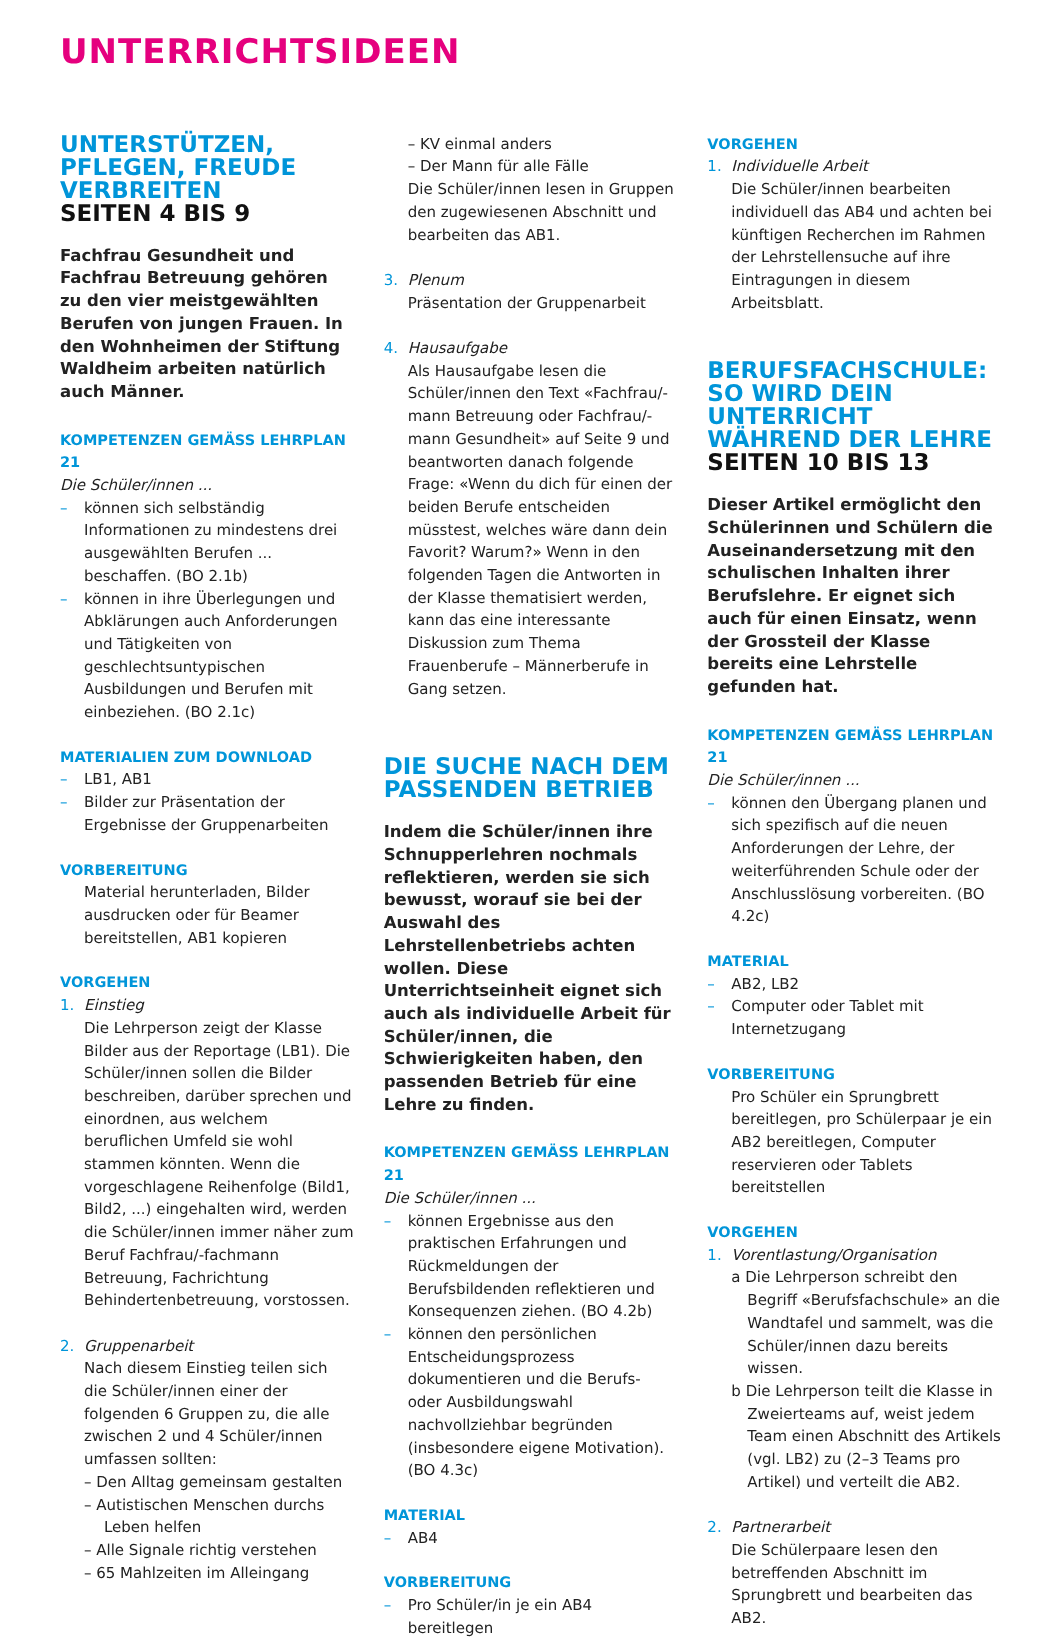UNTERRICHTSIDEEN
UNTERSTÜTZEN, PFLEGEN, FREUDE VERBREITEN
SEITEN 4 BIS 9
Fachfrau Gesundheit und Fachfrau Betreuung gehören zu den vier meistgewählten Berufen von jungen Frauen. In den Wohnheimen der Stiftung Waldheim arbeiten natürlich auch Männer.
KOMPETENZEN GEMÄSS LEHRPLAN 21
Die Schüler/innen ...
– können sich selbständig Informationen zu mindestens drei ausgewählten Berufen ... beschaffen. (BO 2.1b)
– können in ihre Überlegungen und Abklärungen auch Anforderungen und Tätigkeiten von geschlechtsuntypischen Ausbildungen und Berufen mit einbeziehen. (BO 2.1c)
MATERIALIEN ZUM DOWNLOAD
– LB1, AB1
– Bilder zur Präsentation der Ergebnisse der Gruppenarbeiten
VORBEREITUNG
Material herunterladen, Bilder ausdrucken oder für Beamer bereitstellen, AB1 kopieren
VORGEHEN
1. Einstieg
Die Lehrperson zeigt der Klasse Bilder aus der Reportage (LB1). Die Schüler/innen sollen die Bilder beschreiben, darüber sprechen und einordnen, aus welchem beruflichen Umfeld sie wohl stammen könnten. Wenn die vorgeschlagene Reihenfolge (Bild1, Bild2, ...) eingehalten wird, werden die Schüler/innen immer näher zum Beruf Fachfrau/-fachmann Betreuung, Fachrichtung Behindertenbetreuung, vorstossen.
2. Gruppenarbeit
Nach diesem Einstieg teilen sich die Schüler/innen einer der folgenden 6 Gruppen zu, die alle zwischen 2 und 4 Schüler/innen umfassen sollten:
– Den Alltag gemeinsam gestalten
– Autistischen Menschen durchs Leben helfen
– Alle Signale richtig verstehen
– 65 Mahlzeiten im Alleingang
– KV einmal anders
– Der Mann für alle Fälle
Die Schüler/innen lesen in Gruppen den zugewiesenen Abschnitt und bearbeiten das AB1.
3. Plenum
Präsentation der Gruppenarbeit
4. Hausaufgabe
Als Hausaufgabe lesen die Schüler/innen den Text «Fachfrau/-mann Betreuung oder Fachfrau/-mann Gesundheit» auf Seite 9 und beantworten danach folgende Frage: «Wenn du dich für einen der beiden Berufe entscheiden müsstest, welches wäre dann dein Favorit? Warum?» Wenn in den folgenden Tagen die Antworten in der Klasse thematisiert werden, kann das eine interessante Diskussion zum Thema Frauenberufe – Männerberufe in Gang setzen.
DIE SUCHE NACH DEM PASSENDEN BETRIEB
Indem die Schüler/innen ihre Schnupperlehren nochmals reflektieren, werden sie sich bewusst, worauf sie bei der Auswahl des Lehrstellenbetriebs achten wollen. Diese Unterrichtseinheit eignet sich auch als individuelle Arbeit für Schüler/innen, die Schwierigkeiten haben, den passenden Betrieb für eine Lehre zu finden.
KOMPETENZEN GEMÄSS LEHRPLAN 21
Die Schüler/innen ...
– können Ergebnisse aus den praktischen Erfahrungen und Rückmeldungen der Berufsbildenden reflektieren und Konsequenzen ziehen. (BO 4.2b)
– können den persönlichen Entscheidungsprozess dokumentieren und die Berufs- oder Ausbildungswahl nachvollziehbar begründen (insbesondere eigene Motivation). (BO 4.3c)
MATERIAL
– AB4
VORBEREITUNG
– Pro Schüler/in je ein AB4 bereitlegen
VORGEHEN
1. Individuelle Arbeit
Die Schüler/innen bearbeiten individuell das AB4 und achten bei künftigen Recherchen im Rahmen der Lehrstellensuche auf ihre Eintragungen in diesem Arbeitsblatt.
BERUFSFACHSCHULE: SO WIRD DEIN UNTERRICHT WÄHREND DER LEHRE
SEITEN 10 BIS 13
Dieser Artikel ermöglicht den Schülerinnen und Schülern die Auseinandersetzung mit den schulischen Inhalten ihrer Berufslehre. Er eignet sich auch für einen Einsatz, wenn der Grossteil der Klasse bereits eine Lehrstelle gefunden hat.
KOMPETENZEN GEMÄSS LEHRPLAN 21
Die Schüler/innen ...
– können den Übergang planen und sich spezifisch auf die neuen Anforderungen der Lehre, der weiterführenden Schule oder der Anschlusslösung vorbereiten. (BO 4.2c)
MATERIAL
– AB2, LB2
– Computer oder Tablet mit Internetzugang
VORBEREITUNG
Pro Schüler ein Sprungbrett bereitlegen, pro Schülerpaar je ein AB2 bereitlegen, Computer reservieren oder Tablets bereitstellen
VORGEHEN
1. Vorentlastung/Organisation
a Die Lehrperson schreibt den Begriff «Berufsfachschule» an die Wandtafel und sammelt, was die Schüler/innen dazu bereits wissen.
b Die Lehrperson teilt die Klasse in Zweierteams auf, weist jedem Team einen Abschnitt des Artikels (vgl. LB2) zu (2–3 Teams pro Artikel) und verteilt die AB2.
2. Partnerarbeit
Die Schülerpaare lesen den betreffenden Abschnitt im Sprungbrett und bearbeiten das AB2.